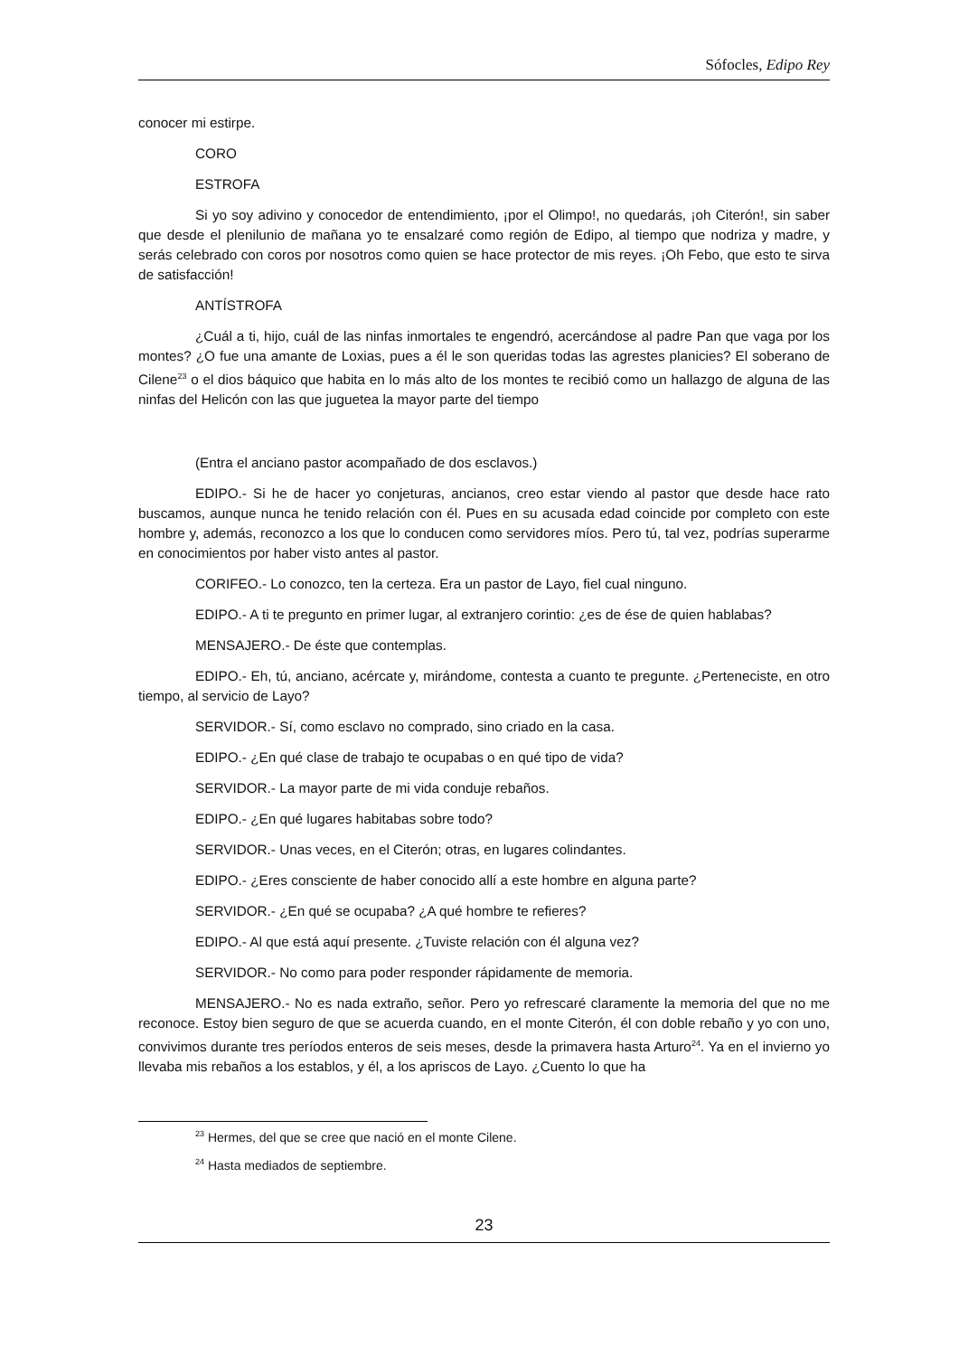Sófocles, Edipo Rey
conocer mi estirpe.
CORO
ESTROFA
Si yo soy adivino y conocedor de entendimiento, ¡por el Olimpo!, no quedarás, ¡oh Citerón!, sin saber que desde el plenilunio de mañana yo te ensalzaré como región de Edipo, al tiempo que nodriza y madre, y serás celebrado con coros por nosotros como quien se hace protector de mis reyes. ¡Oh Febo, que esto te sirva de satisfacción!
ANTÍSTROFA
¿Cuál a ti, hijo, cuál de las ninfas inmortales te engendró, acercándose al padre Pan que vaga por los montes? ¿O fue una amante de Loxias, pues a él le son queridas todas las agrestes planicies? El soberano de Cilene<sup>23</sup> o el dios báquico que habita en lo más alto de los montes te recibió como un hallazgo de alguna de las ninfas del Helicón con las que juguetea la mayor parte del tiempo
(Entra el anciano pastor acompañado de dos esclavos.)
EDIPO.- Si he de hacer yo conjeturas, ancianos, creo estar viendo al pastor que desde hace rato buscamos, aunque nunca he tenido relación con él. Pues en su acusada edad coincide por completo con este hombre y, además, reconozco a los que lo conducen como servidores míos. Pero tú, tal vez, podrías superarme en conocimientos por haber visto antes al pastor.
CORIFEO.- Lo conozco, ten la certeza. Era un pastor de Layo, fiel cual ninguno.
EDIPO.- A ti te pregunto en primer lugar, al extranjero corintio: ¿es de ése de quien hablabas?
MENSAJERO.- De éste que contemplas.
EDIPO.- Eh, tú, anciano, acércate y, mirándome, contesta a cuanto te pregunte. ¿Perteneciste, en otro tiempo, al servicio de Layo?
SERVIDOR.- Sí, como esclavo no comprado, sino criado en la casa.
EDIPO.- ¿En qué clase de trabajo te ocupabas o en qué tipo de vida?
SERVIDOR.- La mayor parte de mi vida conduje rebaños.
EDIPO.- ¿En qué lugares habitabas sobre todo?
SERVIDOR.- Unas veces, en el Citerón; otras, en lugares colindantes.
EDIPO.- ¿Eres consciente de haber conocido allí a este hombre en alguna parte?
SERVIDOR.- ¿En qué se ocupaba? ¿A qué hombre te refieres?
EDIPO.- Al que está aquí presente. ¿Tuviste relación con él alguna vez?
SERVIDOR.- No como para poder responder rápidamente de memoria.
MENSAJERO.- No es nada extraño, señor. Pero yo refrescaré claramente la memoria del que no me reconoce. Estoy bien seguro de que se acuerda cuando, en el monte Citerón, él con doble rebaño y yo con uno, convivimos durante tres períodos enteros de seis meses, desde la primavera hasta Arturo<sup>24</sup>. Ya en el invierno yo llevaba mis rebaños a los establos, y él, a los apriscos de Layo. ¿Cuento lo que ha
<sup>23</sup> Hermes, del que se cree que nació en el monte Cilene.
<sup>24</sup> Hasta mediados de septiembre.
23